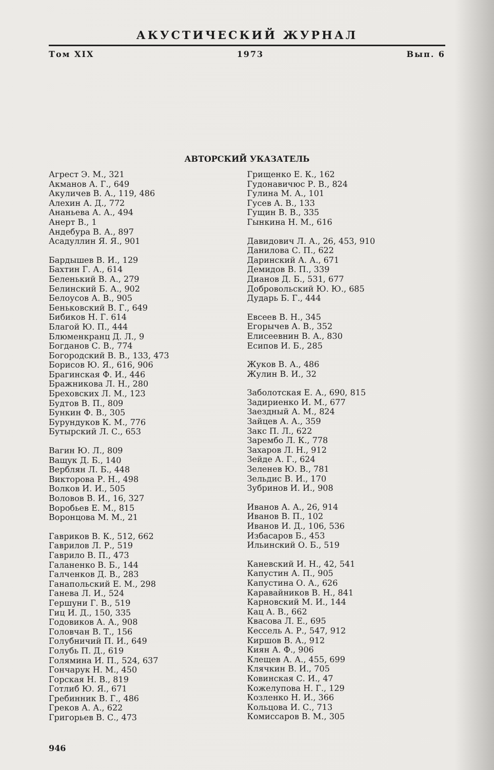АКУСТИЧЕСКИЙ ЖУРНАЛ
Том XIX 1973 Вып. 6
АВТОРСКИЙ УКАЗАТЕЛЬ
Агрест Э. М., 321
Акманов А. Г., 649
Акуличев В. А., 119, 486
Алехин А. Д., 772
Ананьева А. А., 494
Анерт В., 1
Андебура В. А., 897
Асадуллин Я. Я., 901
Бардышев В. И., 129
Бахтин Г. А., 614
Беленький В. А., 279
Белинский Б. А., 902
Белоусов А. В., 905
Беньковский В. Г., 649
Бибиков Н. Г. 614
Благой Ю. П., 444
Блюменкранц Д. Л., 9
Богданов С. В., 774
Богородский В. В., 133, 473
Борисов Ю. Я., 616, 906
Брагинская Ф. И., 446
Бражникова Л. Н., 280
Бреховских Л. М., 123
Будтов В. П., 809
Бункин Ф. В., 305
Бурундуков К. М., 776
Бутырский Л. С., 653
Вагин Ю. Л., 809
Ващук Д. Б., 140
Верблян Л. Б., 448
Викторова Р. Н., 498
Волков И. И., 505
Воловов В. И., 16, 327
Воробьев Е. М., 815
Воронцова М. М., 21
Гавриков В. К., 512, 662
Гаврилов Л. Р., 519
Гаврило В. П., 473
Галаненко В. Б., 144
Галченков Д. В., 283
Ганапольский Е. М., 298
Ганева Л. И., 524
Гершуни Г. В., 519
Гиц И. Д., 150, 335
Годовиков А. А., 908
Головчан В. Т., 156
Голубничий П. И., 649
Голубь П. Д., 619
Голямина И. П., 524, 637
Гончарук Н. М., 450
Горская Н. В., 819
Готлиб Ю. Я., 671
Гребинник В. Г., 486
Греков А. А., 622
Григорьев В. С., 473
Грищенко Е. К., 162
Гудонавичюс Р. В., 824
Гулина М. А., 101
Гусев А. В., 133
Гущин В. В., 335
Гынкина Н. М., 616
Давидович Л. А., 26, 453, 910
Данилова С. П., 622
Даринский А. А., 671
Демидов В. П., 339
Дианов Д. Б., 531, 677
Добровольский Ю. Ю., 685
Дударь Б. Г., 444
Евсеев В. Н., 345
Егорычев А. В., 352
Елисеевнин В. А., 830
Есипов И. Б., 285
Жуков В. А., 486
Жулин В. И., 32
Заболотская Е. А., 690, 815
Задириенко И. М., 677
Заездный А. М., 824
Зайцев А. А., 359
Закс П. Л., 622
Зарембо Л. К., 778
Захаров Л. Н., 912
Зейде А. Г., 624
Зеленев Ю. В., 781
Зельдис В. И., 170
Зубринов И. И., 908
Иванов А. А., 26, 914
Иванов В. П., 102
Иванов И. Д., 106, 536
Избасаров Б., 453
Ильинский О. Б., 519
Каневский И. Н., 42, 541
Капустин А. П., 905
Капустина О. А., 626
Каравайников В. Н., 841
Карновский М. И., 144
Кац А. В., 662
Квасова Л. Е., 695
Кессель А. Р., 547, 912
Киршов В. А., 912
Киян А. Ф., 906
Клещев А. А., 455, 699
Клячкин В. И., 705
Ковинская С. И., 47
Кожелупова Н. Г., 129
Козленко Н. И., 366
Кольцова И. С., 713
Комиссаров В. М., 305
946